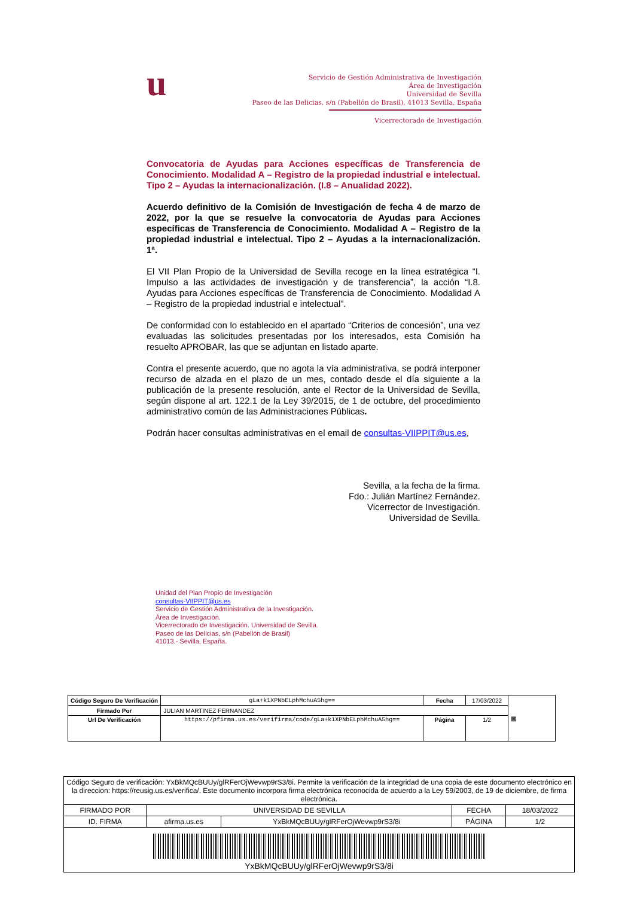u
Servicio de Gestión Administrativa de Investigación
Área de Investigación
Universidad de Sevilla
Paseo de las Delicias, s/n (Pabellón de Brasil), 41013 Sevilla, España
Vicerrectorado de Investigación
Convocatoria de Ayudas para Acciones específicas de Transferencia de Conocimiento. Modalidad A – Registro de la propiedad industrial e intelectual. Tipo 2 – Ayudas la internacionalización. (I.8 – Anualidad 2022).
Acuerdo definitivo de la Comisión de Investigación de fecha 4 de marzo de 2022, por la que se resuelve la convocatoria de Ayudas para Acciones específicas de Transferencia de Conocimiento. Modalidad A – Registro de la propiedad industrial e intelectual. Tipo 2 – Ayudas a la internacionalización. 1ª.
El VII Plan Propio de la Universidad de Sevilla recoge en la línea estratégica “I. Impulso a las actividades de investigación y de transferencia”, la acción “I.8. Ayudas para Acciones específicas de Transferencia de Conocimiento. Modalidad A – Registro de la propiedad industrial e intelectual”.
De conformidad con lo establecido en el apartado “Criterios de concesión”, una vez evaluadas las solicitudes presentadas por los interesados, esta Comisión ha resuelto APROBAR, las que se adjuntan en listado aparte.
Contra el presente acuerdo, que no agota la vía administrativa, se podrá interponer recurso de alzada en el plazo de un mes, contado desde el día siguiente a la publicación de la presente resolución, ante el Rector de la Universidad de Sevilla, según dispone al art. 122.1 de la Ley 39/2015, de 1 de octubre, del procedimiento administrativo común de las Administraciones Públicas.
Podrán hacer consultas administrativas en el email de consultas-VIIPPIT@us.es,
Sevilla, a la fecha de la firma.
Fdo.: Julián Martínez Fernández.
Vicerrector de Investigación.
Universidad de Sevilla.
Unidad del Plan Propio de Investigación
consultas-VIIPPIT@us.es
Servicio de Gestión Administrativa de la Investigación.
Área de Investigación.
Vicerrectorado de Investigación. Universidad de Sevilla.
Paseo de las Delicias, s/n (Pabellón de Brasil)
41013.- Sevilla, España.
| Código Seguro De Verificación | gLa+k1XPNbELphMchuA5hg== | Fecha | 17/03/2022 | ▩ |
| Firmado Por | JULIAN MARTINEZ FERNANDEZ | | | |
| Url De Verificación | https://pfirma.us.es/verifirma/code/gLa+k1XPNbELphMchuA5hg== | Página | 1/2 | |
| Código Seguro de verificación: YxBkMQcBUUy/glRFerOjWevwp9rS3/8i. Permite la verificación de la integridad de una copia de este documento electrónico en la direccion: https://reusig.us.es/verifica/. Este documento incorpora firma electrónica reconocida de acuerdo a la Ley 59/2003, de 19 de diciembre, de firma electrónica. | | | | |
| FIRMADO POR | UNIVERSIDAD DE SEVILLA | | FECHA | 18/03/2022 |
| ID. FIRMA | afirma.us.es | YxBkMQcBUUy/glRFerOjWevwp9rS3/8i | PÁGINA | 1/2 |
| YxBkMQcBUUy/glRFerOjWevwp9rS3/8i | | | | |